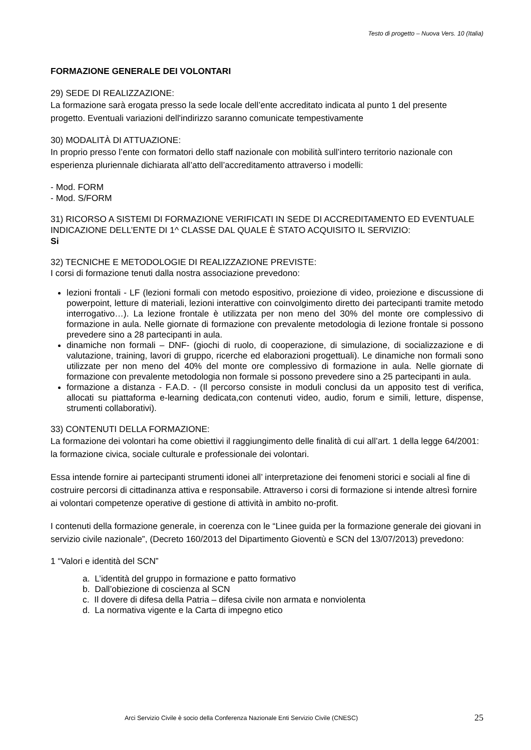Testo di progetto – Nuova Vers. 10 (Italia)
FORMAZIONE GENERALE DEI VOLONTARI
29) SEDE DI REALIZZAZIONE:
La formazione sarà erogata presso la sede locale dell’ente accreditato indicata al punto 1 del presente progetto. Eventuali variazioni dell'indirizzo saranno comunicate tempestivamente
30) MODALITÀ DI ATTUAZIONE:
In proprio presso l’ente con formatori dello staff nazionale con mobilità sull’intero territorio nazionale con esperienza pluriennale dichiarata all’atto dell’accreditamento attraverso i modelli:
- Mod. FORM
- Mod. S/FORM
31) RICORSO A SISTEMI DI FORMAZIONE VERIFICATI IN SEDE DI ACCREDITAMENTO ED EVENTUALE INDICAZIONE DELL’ENTE DI 1^ CLASSE DAL QUALE È STATO ACQUISITO IL SERVIZIO:
Si
32) TECNICHE E METODOLOGIE DI REALIZZAZIONE PREVISTE:
I corsi di formazione tenuti dalla nostra associazione prevedono:
lezioni frontali - LF (lezioni formali con metodo espositivo, proiezione di video, proiezione e discussione di powerpoint, letture di materiali, lezioni interattive con coinvolgimento diretto dei partecipanti tramite metodo interrogativo…). La lezione frontale è utilizzata per non meno del 30% del monte ore complessivo di formazione in aula. Nelle giornate di formazione con prevalente metodologia di lezione frontale si possono prevedere sino a 28 partecipanti in aula.
dinamiche non formali – DNF- (giochi di ruolo, di cooperazione, di simulazione, di socializzazione e di valutazione, training, lavori di gruppo, ricerche ed elaborazioni progettuali). Le dinamiche non formali sono utilizzate per non meno del 40% del monte ore complessivo di formazione in aula. Nelle giornate di formazione con prevalente metodologia non formale si possono prevedere sino a 25 partecipanti in aula.
formazione a distanza - F.A.D. - (Il percorso consiste in moduli conclusi da un apposito test di verifica, allocati su piattaforma e-learning dedicata,con contenuti video, audio, forum e simili, letture, dispense, strumenti collaborativi).
33) CONTENUTI DELLA FORMAZIONE:
La formazione dei volontari ha come obiettivi il raggiungimento delle finalità di cui all’art. 1 della legge 64/2001: la formazione civica, sociale culturale e professionale dei volontari.
Essa intende fornire ai partecipanti strumenti idonei all’ interpretazione dei fenomeni storici e sociali al fine di costruire percorsi di cittadinanza attiva e responsabile. Attraverso i corsi di formazione si intende altresì fornire ai volontari competenze operative di gestione di attività in ambito no-profit.
I contenuti della formazione generale, in coerenza con le “Linee guida per la formazione generale dei giovani in servizio civile nazionale”, (Decreto 160/2013 del Dipartimento Gioventù e SCN del 13/07/2013) prevedono:
1 “Valori e identità del SCN”
a. L’identità del gruppo in formazione e patto formativo
b. Dall’obiezione di coscienza al SCN
c. Il dovere di difesa della Patria – difesa civile non armata e nonviolenta
d. La normativa vigente e la Carta di impegno etico
Arci Servizio Civile è socio della Conferenza Nazionale Enti Servizio Civile (CNESC) 25